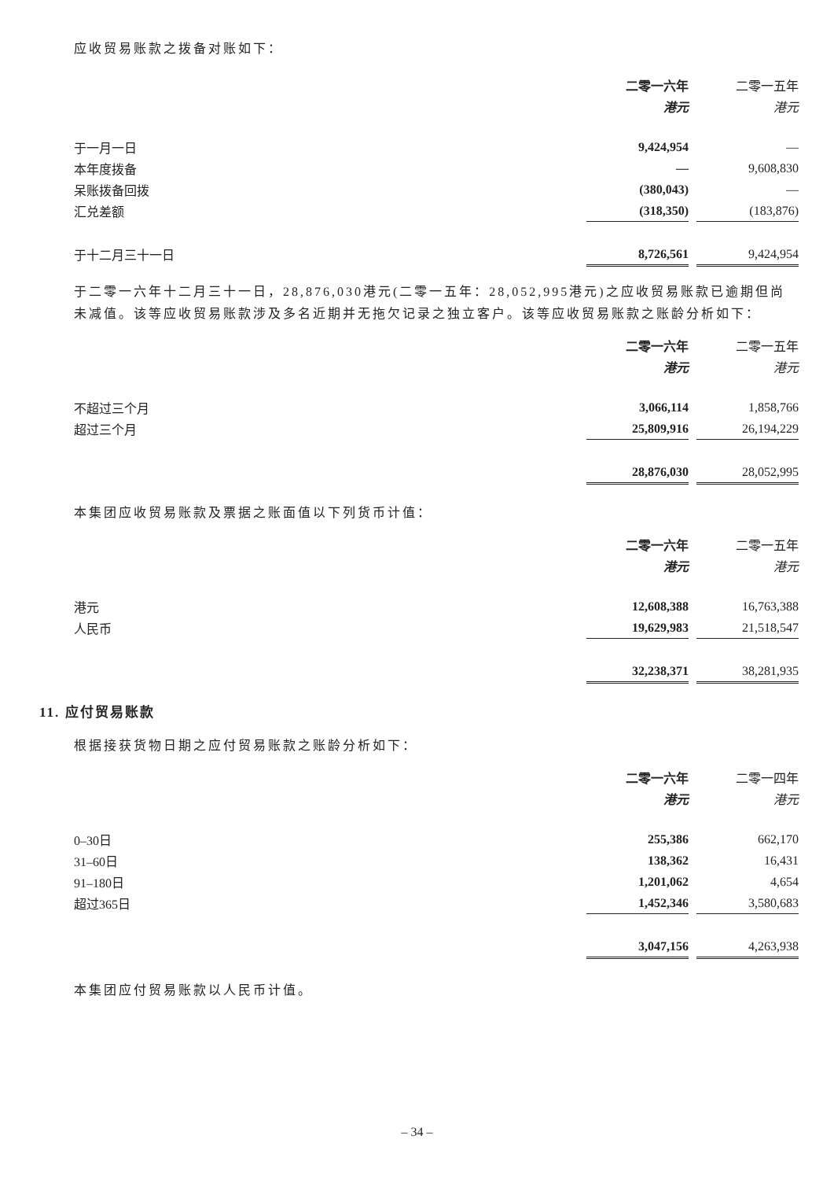应收贸易账款之拨备对账如下：
| | 二零一六年 | | 二零一五年 |
| | 港元 | | 港元 |
| 于一月一日 | 9,424,954 | | — |
| 本年度拨备 | — | | 9,608,830 |
| 呆账拨备回拨 | (380,043) | | — |
| 汇兑差额 | (318,350) | | (183,876) |
| 于十二月三十一日 | 8,726,561 | | 9,424,954 |
于二零一六年十二月三十一日，28,876,030港元(二零一五年：28,052,995港元)之应收贸易账款已逾期但尚未减值。该等应收贸易账款涉及多名近期并无拖欠记录之独立客户。该等应收贸易账款之账龄分析如下：
| | 二零一六年 | | 二零一五年 |
| | 港元 | | 港元 |
| 不超过三个月 | 3,066,114 | | 1,858,766 |
| 超过三个月 | 25,809,916 | | 26,194,229 |
| | 28,876,030 | | 28,052,995 |
本集团应收贸易账款及票据之账面值以下列货币计值：
| | 二零一六年 | | 二零一五年 |
| | 港元 | | 港元 |
| 港元 | 12,608,388 | | 16,763,388 |
| 人民币 | 19,629,983 | | 21,518,547 |
| | 32,238,371 | | 38,281,935 |
11. 应付贸易账款
根据接获货物日期之应付贸易账款之账龄分析如下：
| | 二零一六年 | | 二零一四年 |
| | 港元 | | 港元 |
| 0–30日 | 255,386 | | 662,170 |
| 31–60日 | 138,362 | | 16,431 |
| 91–180日 | 1,201,062 | | 4,654 |
| 超过365日 | 1,452,346 | | 3,580,683 |
| | 3,047,156 | | 4,263,938 |
本集团应付贸易账款以人民币计值。
– 34 –